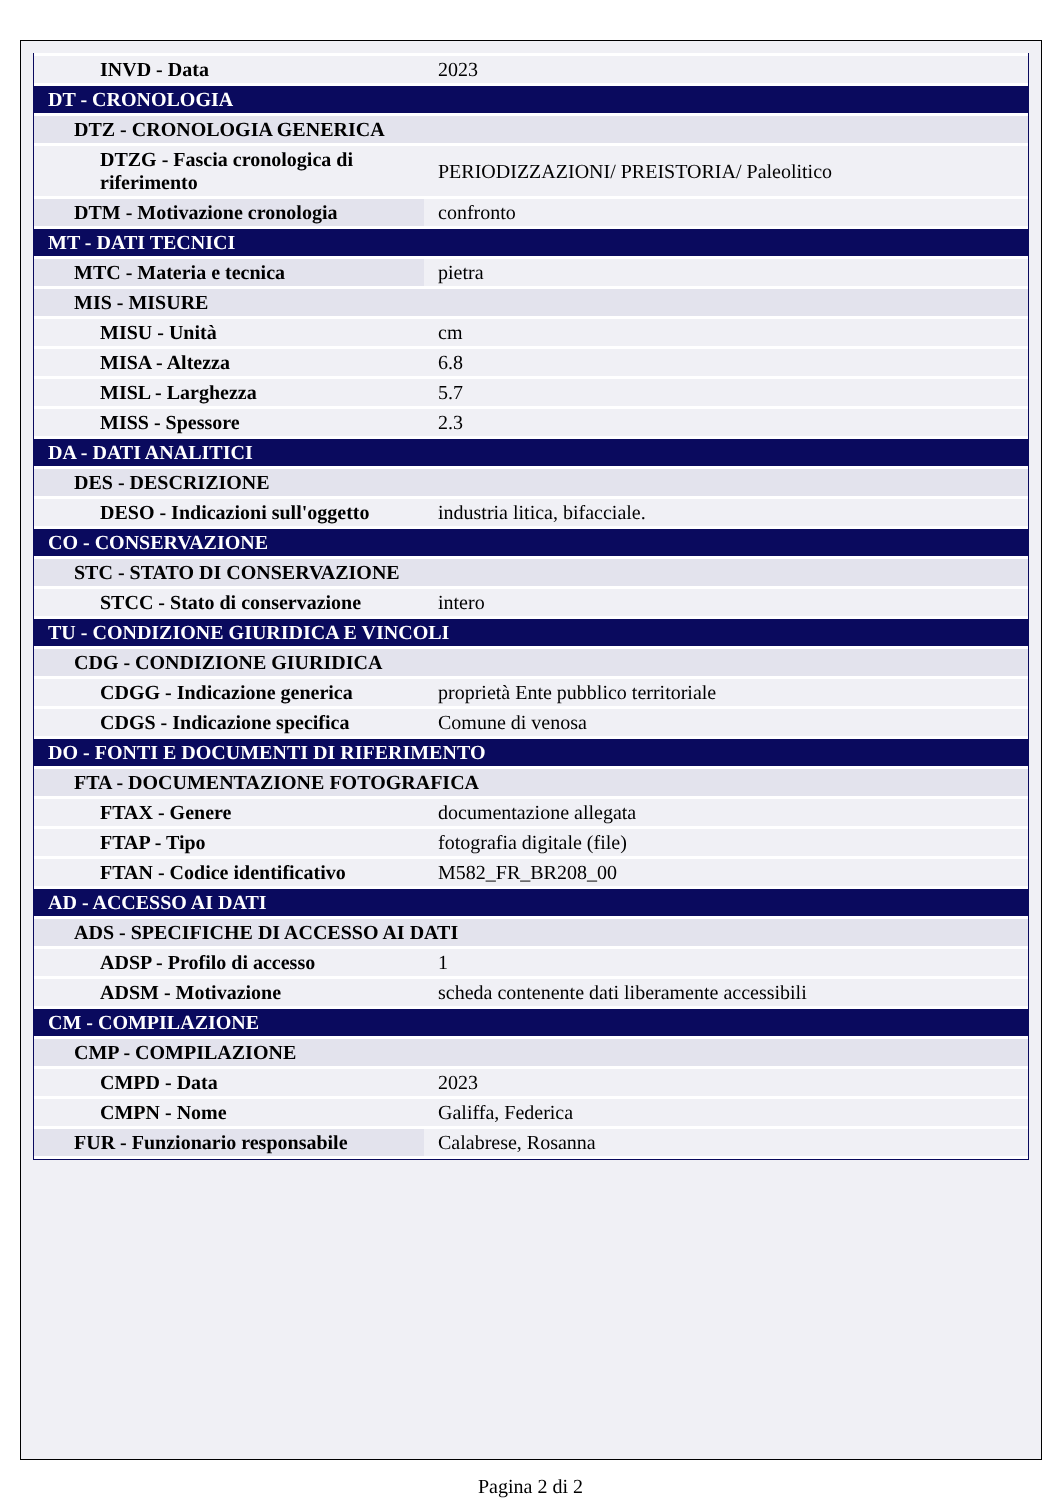| INVD - Data | 2023 |
| DT - CRONOLOGIA | |
| DTZ - CRONOLOGIA GENERICA | |
| DTZG - Fascia cronologica di riferimento | PERIODIZZAZIONI/ PREISTORIA/ Paleolitico |
| DTM - Motivazione cronologia | confronto |
| MT - DATI TECNICI | |
| MTC - Materia e tecnica | pietra |
| MIS - MISURE | |
| MISU - Unità | cm |
| MISA - Altezza | 6.8 |
| MISL - Larghezza | 5.7 |
| MISS - Spessore | 2.3 |
| DA - DATI ANALITICI | |
| DES - DESCRIZIONE | |
| DESO - Indicazioni sull'oggetto | industria litica, bifacciale. |
| CO - CONSERVAZIONE | |
| STC - STATO DI CONSERVAZIONE | |
| STCC - Stato di conservazione | intero |
| TU - CONDIZIONE GIURIDICA E VINCOLI | |
| CDG - CONDIZIONE GIURIDICA | |
| CDGG - Indicazione generica | proprietà Ente pubblico territoriale |
| CDGS - Indicazione specifica | Comune di venosa |
| DO - FONTI E DOCUMENTI DI RIFERIMENTO | |
| FTA - DOCUMENTAZIONE FOTOGRAFICA | |
| FTAX - Genere | documentazione allegata |
| FTAP - Tipo | fotografia digitale (file) |
| FTAN - Codice identificativo | M582_FR_BR208_00 |
| AD - ACCESSO AI DATI | |
| ADS - SPECIFICHE DI ACCESSO AI DATI | |
| ADSP - Profilo di accesso | 1 |
| ADSM - Motivazione | scheda contenente dati liberamente accessibili |
| CM - COMPILAZIONE | |
| CMP - COMPILAZIONE | |
| CMPD - Data | 2023 |
| CMPN - Nome | Galiffa, Federica |
| FUR - Funzionario responsabile | Calabrese, Rosanna |
Pagina 2 di 2